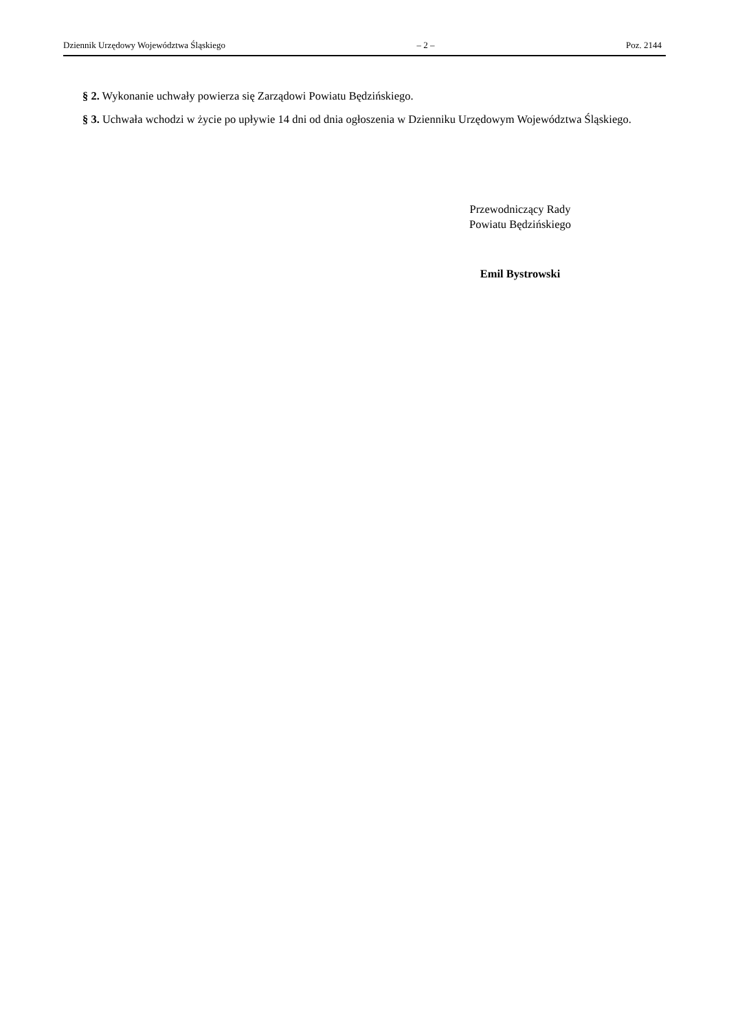Dziennik Urzędowy Województwa Śląskiego – 2 – Poz. 2144
§ 2. Wykonanie uchwały powierza się Zarządowi Powiatu Będzińskiego.
§ 3. Uchwała wchodzi w życie po upływie 14 dni od dnia ogłoszenia w Dzienniku Urzędowym Województwa Śląskiego.
Przewodniczący Rady
Powiatu Będzińskiego
Emil Bystrowski